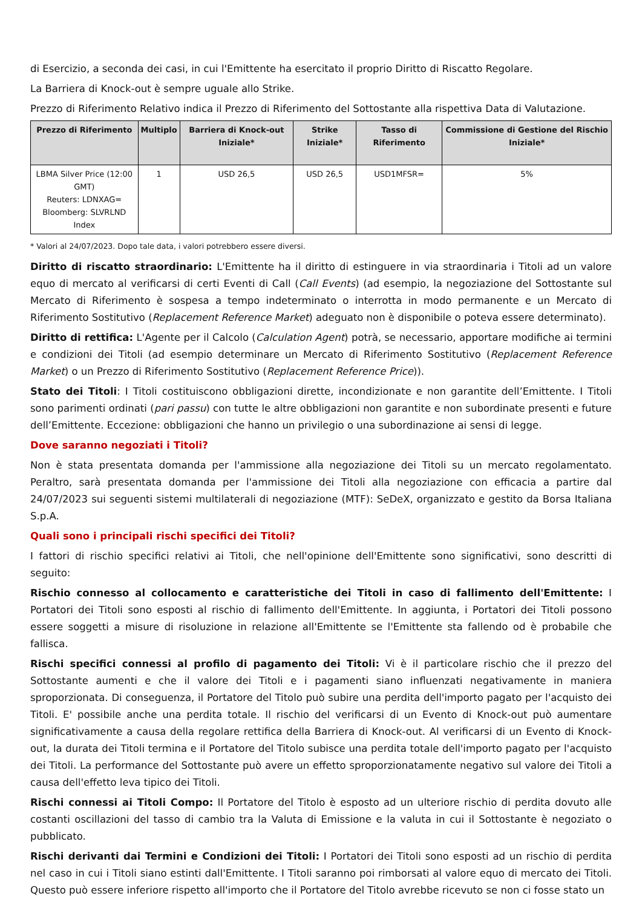di Esercizio, a seconda dei casi, in cui l'Emittente ha esercitato il proprio Diritto di Riscatto Regolare.
La Barriera di Knock-out è sempre uguale allo Strike.
Prezzo di Riferimento Relativo indica il Prezzo di Riferimento del Sottostante alla rispettiva Data di Valutazione.
| Prezzo di Riferimento | Multiplo | Barriera di Knock-out Iniziale* | Strike Iniziale* | Tasso di Riferimento | Commissione di Gestione del Rischio Iniziale* |
| --- | --- | --- | --- | --- | --- |
| LBMA Silver Price (12:00 GMT) Reuters: LDNXAG= Bloomberg: SLVRLND Index | 1 | USD 26,5 | USD 26,5 | USD1MFSR= | 5% |
* Valori al 24/07/2023. Dopo tale data, i valori potrebbero essere diversi.
Diritto di riscatto straordinario: L'Emittente ha il diritto di estinguere in via straordinaria i Titoli ad un valore equo di mercato al verificarsi di certi Eventi di Call (Call Events) (ad esempio, la negoziazione del Sottostante sul Mercato di Riferimento è sospesa a tempo indeterminato o interrotta in modo permanente e un Mercato di Riferimento Sostitutivo (Replacement Reference Market) adeguato non è disponibile o poteva essere determinato).
Diritto di rettifica: L'Agente per il Calcolo (Calculation Agent) potrà, se necessario, apportare modifiche ai termini e condizioni dei Titoli (ad esempio determinare un Mercato di Riferimento Sostitutivo (Replacement Reference Market) o un Prezzo di Riferimento Sostitutivo (Replacement Reference Price)).
Stato dei Titoli: I Titoli costituiscono obbligazioni dirette, incondizionate e non garantite dell’Emittente. I Titoli sono parimenti ordinati (pari passu) con tutte le altre obbligazioni non garantite e non subordinate presenti e future dell’Emittente. Eccezione: obbligazioni che hanno un privilegio o una subordinazione ai sensi di legge.
Dove saranno negoziati i Titoli?
Non è stata presentata domanda per l'ammissione alla negoziazione dei Titoli su un mercato regolamentato. Peraltro, sarà presentata domanda per l'ammissione dei Titoli alla negoziazione con efficacia a partire dal 24/07/2023 sui seguenti sistemi multilaterali di negoziazione (MTF): SeDeX, organizzato e gestito da Borsa Italiana S.p.A.
Quali sono i principali rischi specifici dei Titoli?
I fattori di rischio specifici relativi ai Titoli, che nell'opinione dell'Emittente sono significativi, sono descritti di seguito:
Rischio connesso al collocamento e caratteristiche dei Titoli in caso di fallimento dell'Emittente: I Portatori dei Titoli sono esposti al rischio di fallimento dell'Emittente. In aggiunta, i Portatori dei Titoli possono essere soggetti a misure di risoluzione in relazione all'Emittente se l'Emittente sta fallendo od è probabile che fallisca.
Rischi specifici connessi al profilo di pagamento dei Titoli: Vi è il particolare rischio che il prezzo del Sottostante aumenti e che il valore dei Titoli e i pagamenti siano influenzati negativamente in maniera sproporzionata. Di conseguenza, il Portatore del Titolo può subire una perdita dell'importo pagato per l'acquisto dei Titoli. E' possibile anche una perdita totale. Il rischio del verificarsi di un Evento di Knock-out può aumentare significativamente a causa della regolare rettifica della Barriera di Knock-out. Al verificarsi di un Evento di Knock-out, la durata dei Titoli termina e il Portatore del Titolo subisce una perdita totale dell'importo pagato per l'acquisto dei Titoli. La performance del Sottostante può avere un effetto sproporzionatamente negativo sul valore dei Titoli a causa dell'effetto leva tipico dei Titoli.
Rischi connessi ai Titoli Compo: Il Portatore del Titolo è esposto ad un ulteriore rischio di perdita dovuto alle costanti oscillazioni del tasso di cambio tra la Valuta di Emissione e la valuta in cui il Sottostante è negoziato o pubblicato.
Rischi derivanti dai Termini e Condizioni dei Titoli: I Portatori dei Titoli sono esposti ad un rischio di perdita nel caso in cui i Titoli siano estinti dall'Emittente. I Titoli saranno poi rimborsati al valore equo di mercato dei Titoli. Questo può essere inferiore rispetto all'importo che il Portatore del Titolo avrebbe ricevuto se non ci fosse stato un